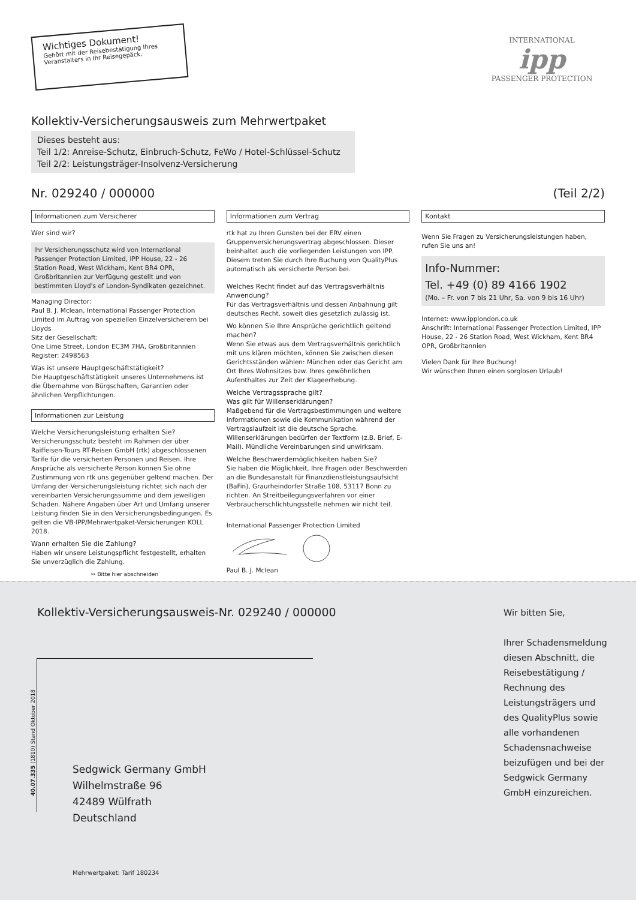Wichtiges Dokument!
Gehört mit der Reisebestätigung Ihres Veranstalters in Ihr Reisegepäck.
INTERNATIONAL
ipp
PASSENGER PROTECTION
Kollektiv-Versicherungsausweis zum Mehrwertpaket
Dieses besteht aus:
Teil 1/2: Anreise-Schutz, Einbruch-Schutz, FeWo / Hotel-Schlüssel-Schutz
Teil 2/2: Leistungsträger-Insolvenz-Versicherung
Nr. 029240 / 000000 (Teil 2/2)
Informationen zum Versicherer
Wer sind wir?
Ihr Versicherungsschutz wird von International Passenger Protection Limited, IPP House, 22 - 26 Station Road, West Wickham, Kent BR4 OPR, Großbritannien zur Verfügung gestellt und von bestimmten Lloyd's of London-Syndikaten gezeichnet.
Managing Director:
Paul B. J. Mclean, International Passenger Protection Limited im Auftrag von speziellen Einzelversicherern bei Lloyds
Sitz der Gesellschaft:
One Lime Street, London EC3M 7HA, Großbritannien
Register: 2498563
Was ist unsere Hauptgeschäftstätigkeit?
Die Hauptgeschäftstätigkeit unseres Unternehmens ist die Übernahme von Bürgschaften, Garantien oder ähnlichen Verpflichtungen.
Informationen zur Leistung
Welche Versicherungsleistung erhalten Sie?
Versicherungsschutz besteht im Rahmen der über Raiffeisen-Tours RT-Reisen GmbH (rtk) abgeschlossenen Tarife für die versicherten Personen und Reisen. Ihre Ansprüche als versicherte Person können Sie ohne Zustimmung von rtk uns gegenüber geltend machen. Der Umfang der Versicherungsleistung richtet sich nach der vereinbarten Versicherungssumme und dem jeweiligen Schaden. Nähere Angaben über Art und Umfang unserer Leistung finden Sie in den Versicherungsbedingungen. Es gelten die VB-IPP/Mehrwertpaket-Versicherungen KOLL 2018.
Wann erhalten Sie die Zahlung?
Haben wir unsere Leistungspflicht festgestellt, erhalten Sie unverzüglich die Zahlung.
✂ Bitte hier abschneiden
Informationen zum Vertrag
rtk hat zu Ihren Gunsten bei der ERV einen Gruppenversicherungsvertrag abgeschlossen. Dieser beinhaltet auch die vorliegenden Leistungen von IPP. Diesem treten Sie durch Ihre Buchung von QualityPlus automatisch als versicherte Person bei.
Welches Recht findet auf das Vertragsverhältnis Anwendung?
Für das Vertragsverhältnis und dessen Anbahnung gilt deutsches Recht, soweit dies gesetzlich zulässig ist.
Wo können Sie Ihre Ansprüche gerichtlich geltend machen?
Wenn Sie etwas aus dem Vertragsverhältnis gerichtlich mit uns klären möchten, können Sie zwischen diesen Gerichtsständen wählen: München oder das Gericht am Ort Ihres Wohnsitzes bzw. Ihres gewöhnlichen Aufenthaltes zur Zeit der Klageerhebung.
Welche Vertragssprache gilt?
Was gilt für Willenserklärungen?
Maßgebend für die Vertragsbestimmungen und weitere Informationen sowie die Kommunikation während der Vertragslaufzeit ist die deutsche Sprache. Willenserklärungen bedürfen der Textform (z.B. Brief, E-Mail). Mündliche Vereinbarungen sind unwirksam.
Welche Beschwerdemöglichkeiten haben Sie?
Sie haben die Möglichkeit, Ihre Fragen oder Beschwerden an die Bundesanstalt für Finanzdienstleistungsaufsicht (BaFin), Graurheindorfer Straße 108, 53117 Bonn zu richten. An Streitbeilegungsverfahren vor einer Verbraucherschlichtungsstelle nehmen wir nicht teil.
International Passenger Protection Limited
Paul B. J. Mclean
Kontakt
Wenn Sie Fragen zu Versicherungsleistungen haben, rufen Sie uns an!
Info-Nummer:
Tel. +49 (0) 89 4166 1902
(Mo. – Fr. von 7 bis 21 Uhr, Sa. von 9 bis 16 Uhr)
Internet: www.ipplondon.co.uk
Anschrift: International Passenger Protection Limited, IPP House, 22 - 26 Station Road, West Wickham, Kent BR4 OPR, Großbritannien
Vielen Dank für Ihre Buchung!
Wir wünschen Ihnen einen sorglosen Urlaub!
Kollektiv-Versicherungsausweis-Nr. 029240 / 000000
40.07.335 (1810) Stand Oktober 2018
Sedgwick Germany GmbH
Wilhelmstraße 96
42489 Wülfrath
Deutschland
Wir bitten Sie,
Ihrer Schadensmeldung diesen Abschnitt, die Reisebestätigung / Rechnung des Leistungsträgers und des QualityPlus sowie alle vorhandenen Schadensnachweise beizufügen und bei der Sedgwick Germany GmbH einzureichen.
Mehrwertpaket: Tarif 180234